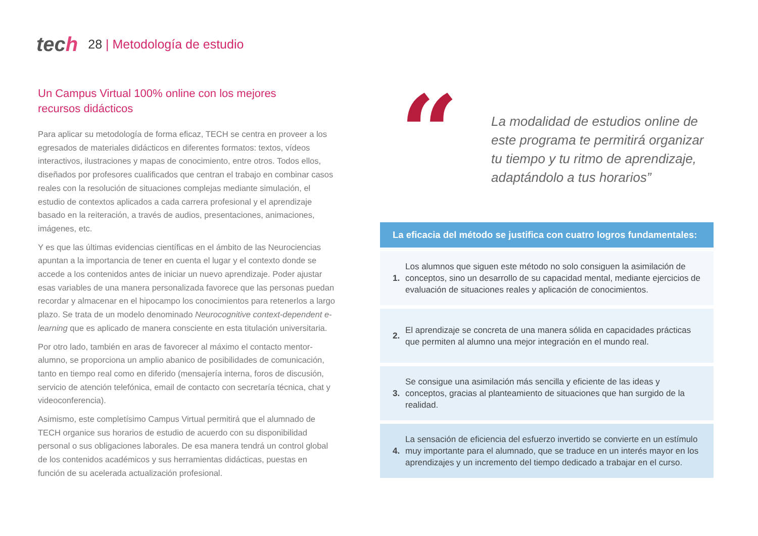tech
28 | Metodología de estudio
Un Campus Virtual 100% online con los mejores
recursos didácticos
Para aplicar su metodología de forma eficaz, TECH se centra en proveer a los egresados de materiales didácticos en diferentes formatos: textos, vídeos interactivos, ilustraciones y mapas de conocimiento, entre otros. Todos ellos, diseñados por profesores cualificados que centran el trabajo en combinar casos reales con la resolución de situaciones complejas mediante simulación, el estudio de contextos aplicados a cada carrera profesional y el aprendizaje basado en la reiteración, a través de audios, presentaciones, animaciones, imágenes, etc.
Y es que las últimas evidencias científicas en el ámbito de las Neurociencias apuntan a la importancia de tener en cuenta el lugar y el contexto donde se accede a los contenidos antes de iniciar un nuevo aprendizaje. Poder ajustar esas variables de una manera personalizada favorece que las personas puedan recordar y almacenar en el hipocampo los conocimientos para retenerlos a largo plazo. Se trata de un modelo denominado Neurocognitive context-dependent e-learning que es aplicado de manera consciente en esta titulación universitaria.
Por otro lado, también en aras de favorecer al máximo el contacto mentor-alumno, se proporciona un amplio abanico de posibilidades de comunicación, tanto en tiempo real como en diferido (mensajería interna, foros de discusión, servicio de atención telefónica, email de contacto con secretaría técnica, chat y videoconferencia).
Asimismo, este completísimo Campus Virtual permitirá que el alumnado de TECH organice sus horarios de estudio de acuerdo con su disponibilidad personal o sus obligaciones laborales. De esa manera tendrá un control global de los contenidos académicos y sus herramientas didácticas, puestas en función de su acelerada actualización profesional.
“
La modalidad de estudios online de este programa te permitirá organizar tu tiempo y tu ritmo de aprendizaje, adaptándolo a tus horarios”
La eficacia del método se justifica con cuatro logros fundamentales:
1. Los alumnos que siguen este método no solo consiguen la asimilación de conceptos, sino un desarrollo de su capacidad mental, mediante ejercicios de evaluación de situaciones reales y aplicación de conocimientos.
2. El aprendizaje se concreta de una manera sólida en capacidades prácticas que permiten al alumno una mejor integración en el mundo real.
3. Se consigue una asimilación más sencilla y eficiente de las ideas y conceptos, gracias al planteamiento de situaciones que han surgido de la realidad.
4. La sensación de eficiencia del esfuerzo invertido se convierte en un estímulo muy importante para el alumnado, que se traduce en un interés mayor en los aprendizajes y un incremento del tiempo dedicado a trabajar en el curso.